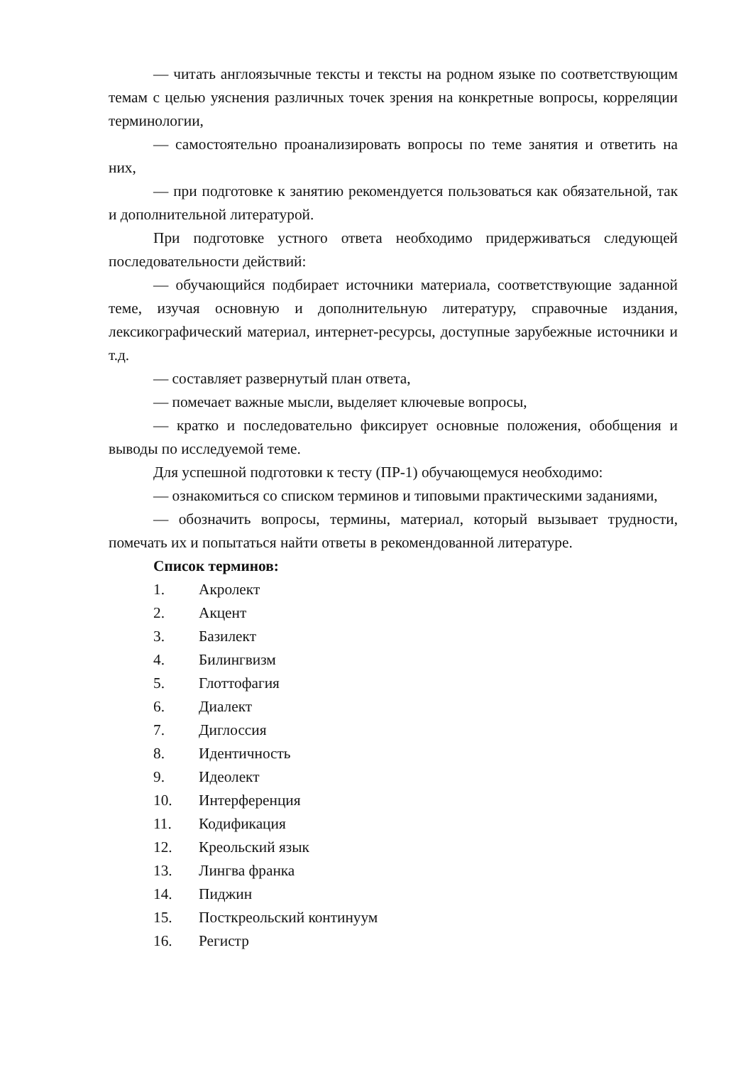— читать англоязычные тексты и тексты на родном языке по соответствующим темам с целью уяснения различных точек зрения на конкретные вопросы, корреляции терминологии,
— самостоятельно проанализировать вопросы по теме занятия и ответить на них,
— при подготовке к занятию рекомендуется пользоваться как обязательной, так и дополнительной литературой.
При подготовке устного ответа необходимо придерживаться следующей последовательности действий:
— обучающийся подбирает источники материала, соответствующие заданной теме, изучая основную и дополнительную литературу, справочные издания, лексикографический материал, интернет-ресурсы, доступные зарубежные источники и т.д.
— составляет развернутый план ответа,
— помечает важные мысли, выделяет ключевые вопросы,
— кратко и последовательно фиксирует основные положения, обобщения и выводы по исследуемой теме.
Для успешной подготовки к тесту (ПР-1) обучающемуся необходимо:
— ознакомиться со списком терминов и типовыми практическими заданиями,
— обозначить вопросы, термины, материал, который вызывает трудности, помечать их и попытаться найти ответы в рекомендованной литературе.
Список терминов:
1. Акролект
2. Акцент
3. Базилект
4. Билингвизм
5. Глоттофагия
6. Диалект
7. Диглоссия
8. Идентичность
9. Идеолект
10. Интерференция
11. Кодификация
12. Креольский язык
13. Лингва франка
14. Пиджин
15. Посткреольский континуум
16. Регистр